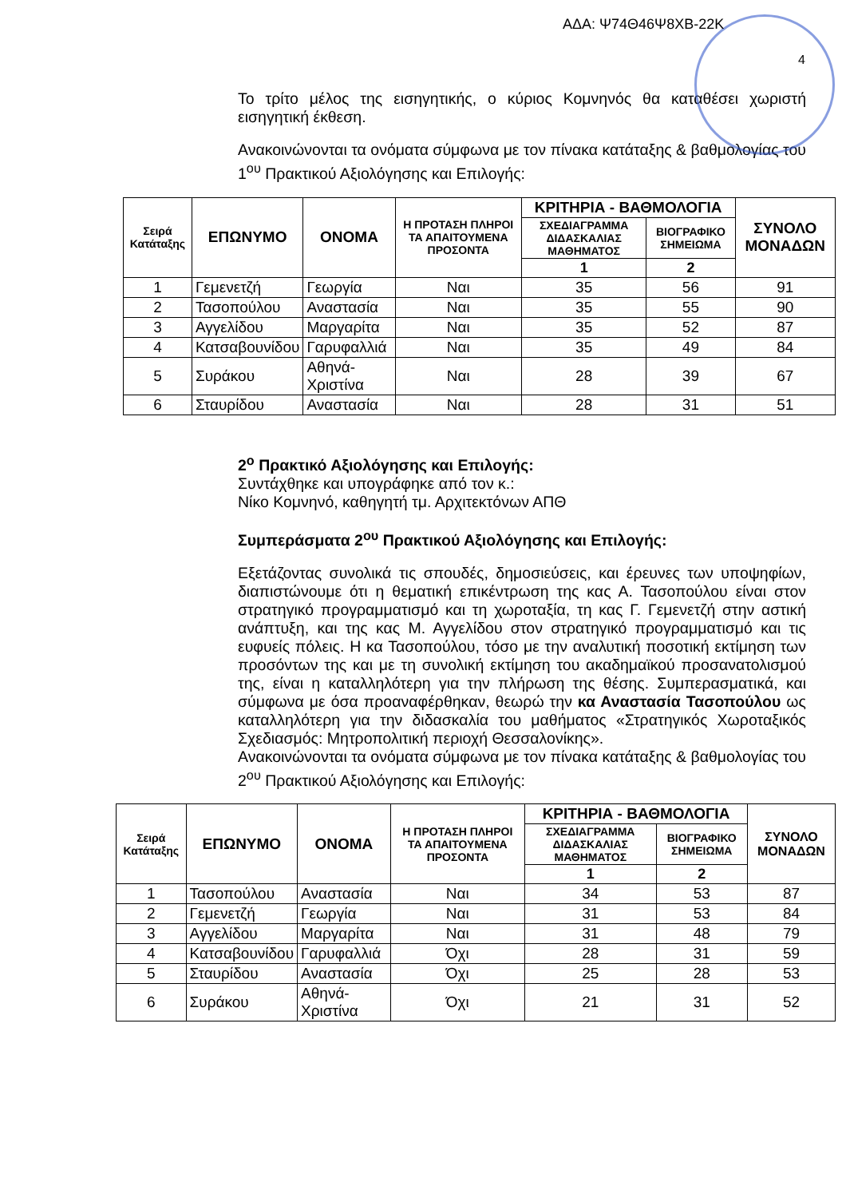ΑΔΑ: Ψ74Θ46Ψ8ΧΒ-22Κ
4
Το τρίτο μέλος της εισηγητικής, ο κύριος Κομνηνός θα καταθέσει χωριστή εισηγητική έκθεση.
Ανακοινώνονται τα ονόματα σύμφωνα με τον πίνακα κατάταξης & βαθμολογίας του 1<sup>ου</sup> Πρακτικού Αξιολόγησης και Επιλογής:
| Σειρά Κατάταξης | ΕΠΩΝΥΜΟ | ΟΝΟΜΑ | Η ΠΡΟΤΑΣΗ ΠΛΗΡΟΙ ΤΑ ΑΠΑΙΤΟΥΜΕΝΑ ΠΡΟΣΟΝΤΑ | ΚΡΙΤΗΡΙΑ - ΒΑΘΜΟΛΟΓΙΑ | | ΣΥΝΟΛΟ ΜΟΝΑΔΩΝ |
| --- | --- | --- | --- | --- | --- | --- |
| | | | | ΣΧΕΔΙΑΓΡΑΜΜΑ ΔΙΔΑΣΚΑΛΙΑΣ ΜΑΘΗΜΑΤΟΣ | ΒΙΟΓΡΑΦΙΚΟ ΣΗΜΕΙΩΜΑ | |
| | | | | 1 | 2 | |
| 1 | Γεμενετζή | Γεωργία | Ναι | 35 | 56 | 91 |
| 2 | Τασοπούλου | Αναστασία | Ναι | 35 | 55 | 90 |
| 3 | Αγγελίδου | Μαργαρίτα | Ναι | 35 | 52 | 87 |
| 4 | Κατσαβουνίδου | Γαρυφαλλιά | Ναι | 35 | 49 | 84 |
| 5 | Συράκου | Αθηνά-Χριστίνα | Ναι | 28 | 39 | 67 |
| 6 | Σταυρίδου | Αναστασία | Ναι | 28 | 31 | 51 |
2<sup>ο</sup> Πρακτικό Αξιολόγησης και Επιλογής:
Συντάχθηκε και υπογράφηκε από τον κ.:
Νίκο Κομνηνό, καθηγητή τμ. Αρχιτεκτόνων ΑΠΘ
Συμπεράσματα 2<sup>ου</sup> Πρακτικού Αξιολόγησης και Επιλογής:
Εξετάζοντας συνολικά τις σπουδές, δημοσιεύσεις, και έρευνες των υποψηφίων, διαπιστώνουμε ότι η θεματική επικέντρωση της κας Α. Τασοπούλου είναι στον στρατηγικό προγραμματισμό και τη χωροταξία, τη κας Γ. Γεμενετζή στην αστική ανάπτυξη, και της κας Μ. Αγγελίδου στον στρατηγικό προγραμματισμό και τις ευφυείς πόλεις. Η κα Τασοπούλου, τόσο με την αναλυτική ποσοτική εκτίμηση των προσόντων της και με τη συνολική εκτίμηση του ακαδημαϊκού προσανατολισμού της, είναι η καταλληλότερη για την πλήρωση της θέσης. Συμπερασματικά, και σύμφωνα με όσα προαναφέρθηκαν, θεωρώ την κα Αναστασία Τασοπούλου ως καταλληλότερη για την διδασκαλία του μαθήματος «Στρατηγικός Χωροταξικός Σχεδιασμός: Μητροπολιτική περιοχή Θεσσαλονίκης».
Ανακοινώνονται τα ονόματα σύμφωνα με τον πίνακα κατάταξης & βαθμολογίας του 2<sup>ου</sup> Πρακτικού Αξιολόγησης και Επιλογής:
| Σειρά Κατάταξης | ΕΠΩΝΥΜΟ | ΟΝΟΜΑ | Η ΠΡΟΤΑΣΗ ΠΛΗΡΟΙ ΤΑ ΑΠΑΙΤΟΥΜΕΝΑ ΠΡΟΣΟΝΤΑ | ΚΡΙΤΗΡΙΑ - ΒΑΘΜΟΛΟΓΙΑ | | ΣΥΝΟΛΟ ΜΟΝΑΔΩΝ |
| --- | --- | --- | --- | --- | --- | --- |
| | | | | ΣΧΕΔΙΑΓΡΑΜΜΑ ΔΙΔΑΣΚΑΛΙΑΣ ΜΑΘΗΜΑΤΟΣ | ΒΙΟΓΡΑΦΙΚΟ ΣΗΜΕΙΩΜΑ | |
| | | | | 1 | 2 | |
| 1 | Τασοπούλου | Αναστασία | Ναι | 34 | 53 | 87 |
| 2 | Γεμενετζή | Γεωργία | Ναι | 31 | 53 | 84 |
| 3 | Αγγελίδου | Μαργαρίτα | Ναι | 31 | 48 | 79 |
| 4 | Κατσαβουνίδου | Γαρυφαλλιά | Όχι | 28 | 31 | 59 |
| 5 | Σταυρίδου | Αναστασία | Όχι | 25 | 28 | 53 |
| 6 | Συράκου | Αθηνά-Χριστίνα | Όχι | 21 | 31 | 52 |